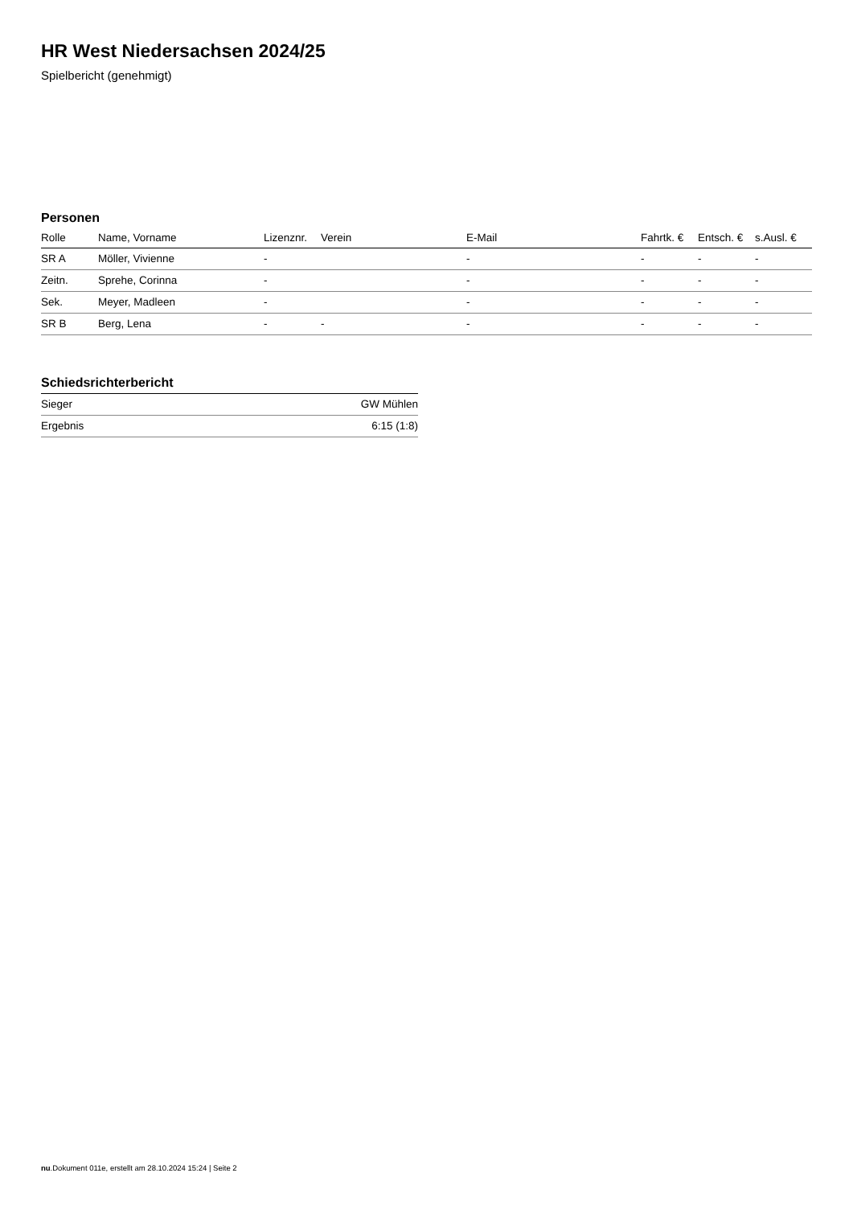HR West Niedersachsen 2024/25
Spielbericht (genehmigt)
Personen
| Rolle | Name, Vorname | Lizenznr. | Verein | E-Mail | Fahrtk. € | Entsch. € | s.Ausl. € |
| --- | --- | --- | --- | --- | --- | --- | --- |
| SR A | Möller, Vivienne | - | | - | - | - | - |
| Zeitn. | Sprehe, Corinna | - | | - | - | - | - |
| Sek. | Meyer, Madleen | - | | - | - | - | - |
| SR B | Berg, Lena | - | - | - | - | - | - |
Schiedsrichterbericht
| Sieger | GW Mühlen |
| Ergebnis | 6:15 (1:8) |
nu.Dokument 011e, erstellt am 28.10.2024 15:24 | Seite 2